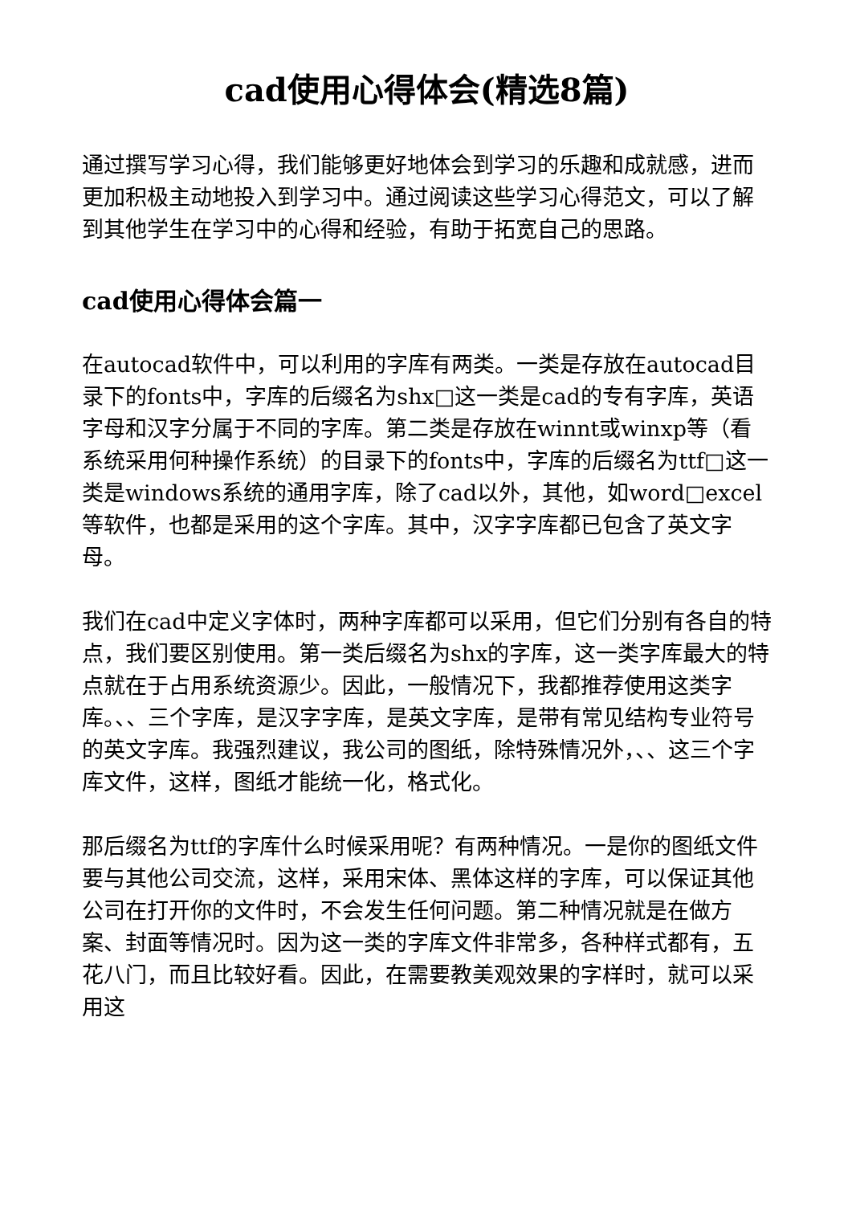cad使用心得体会(精选8篇)
通过撰写学习心得，我们能够更好地体会到学习的乐趣和成就感，进而更加积极主动地投入到学习中。通过阅读这些学习心得范文，可以了解到其他学生在学习中的心得和经验，有助于拓宽自己的思路。
cad使用心得体会篇一
在autocad软件中，可以利用的字库有两类。一类是存放在autocad目录下的fonts中，字库的后缀名为shx□这一类是cad的专有字库，英语字母和汉字分属于不同的字库。第二类是存放在winnt或winxp等（看系统采用何种操作系统）的目录下的fonts中，字库的后缀名为ttf□这一类是windows系统的通用字库，除了cad以外，其他，如word□excel等软件，也都是采用的这个字库。其中，汉字字库都已包含了英文字母。
我们在cad中定义字体时，两种字库都可以采用，但它们分别有各自的特点，我们要区别使用。第一类后缀名为shx的字库，这一类字库最大的特点就在于占用系统资源少。因此，一般情况下，我都推荐使用这类字库。、、三个字库，是汉字字库，是英文字库，是带有常见结构专业符号的英文字库。我强烈建议，我公司的图纸，除特殊情况外，、、这三个字库文件，这样，图纸才能统一化，格式化。
那后缀名为ttf的字库什么时候采用呢？有两种情况。一是你的图纸文件要与其他公司交流，这样，采用宋体、黑体这样的字库，可以保证其他公司在打开你的文件时，不会发生任何问题。第二种情况就是在做方案、封面等情况时。因为这一类的字库文件非常多，各种样式都有，五花八门，而且比较好看。因此，在需要教美观效果的字样时，就可以采用这